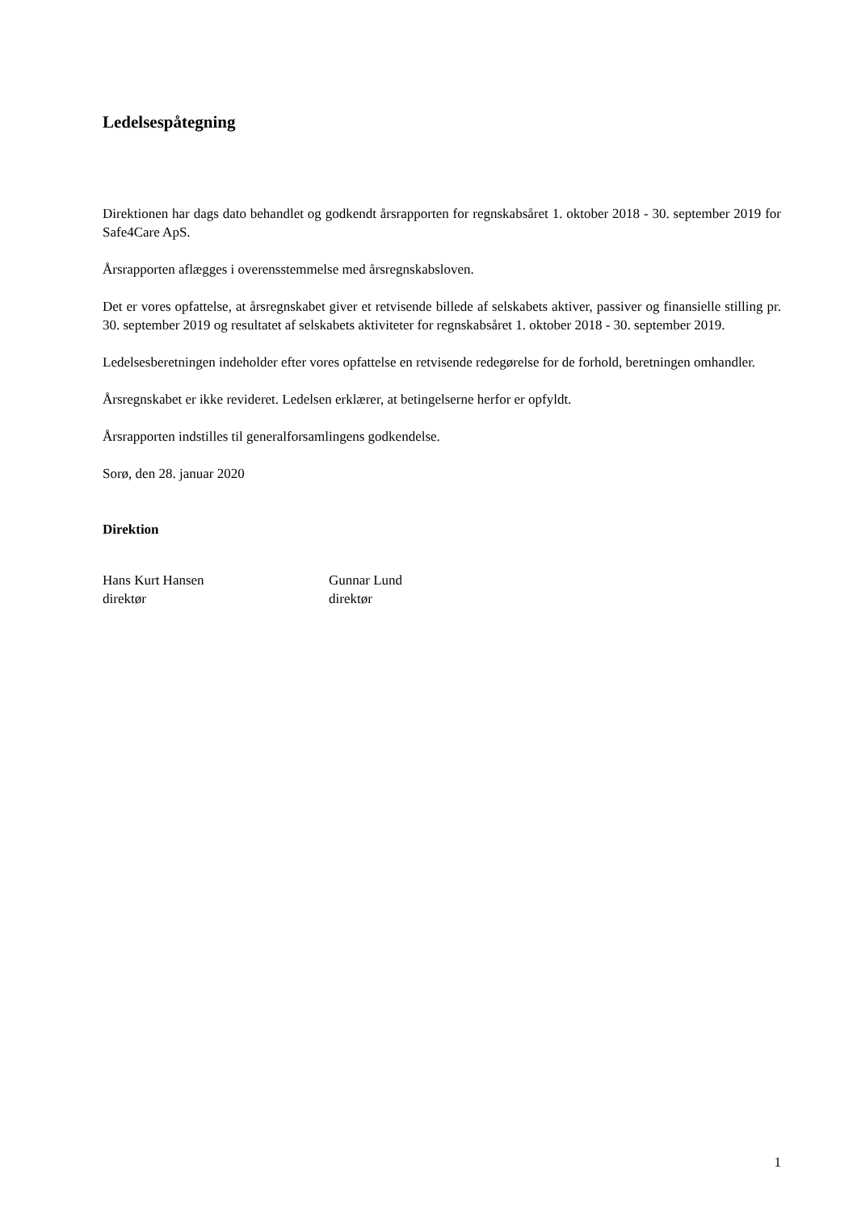Ledelsespåtegning
Direktionen har dags dato behandlet og godkendt årsrapporten for regnskabsåret 1. oktober 2018 - 30. september 2019 for Safe4Care ApS.
Årsrapporten aflægges i overensstemmelse med årsregnskabsloven.
Det er vores opfattelse, at årsregnskabet giver et retvisende billede af selskabets aktiver, passiver og finansielle stilling pr. 30. september 2019 og resultatet af selskabets aktiviteter for regnskabsåret 1. oktober 2018 - 30. september 2019.
Ledelsesberetningen indeholder efter vores opfattelse en retvisende redegørelse for de forhold, beretningen omhandler.
Årsregnskabet er ikke revideret. Ledelsen erklærer, at betingelserne herfor er opfyldt.
Årsrapporten indstilles til generalforsamlingens godkendelse.
Sorø, den 28. januar 2020
Direktion
Hans Kurt Hansen
direktør
Gunnar Lund
direktør
1